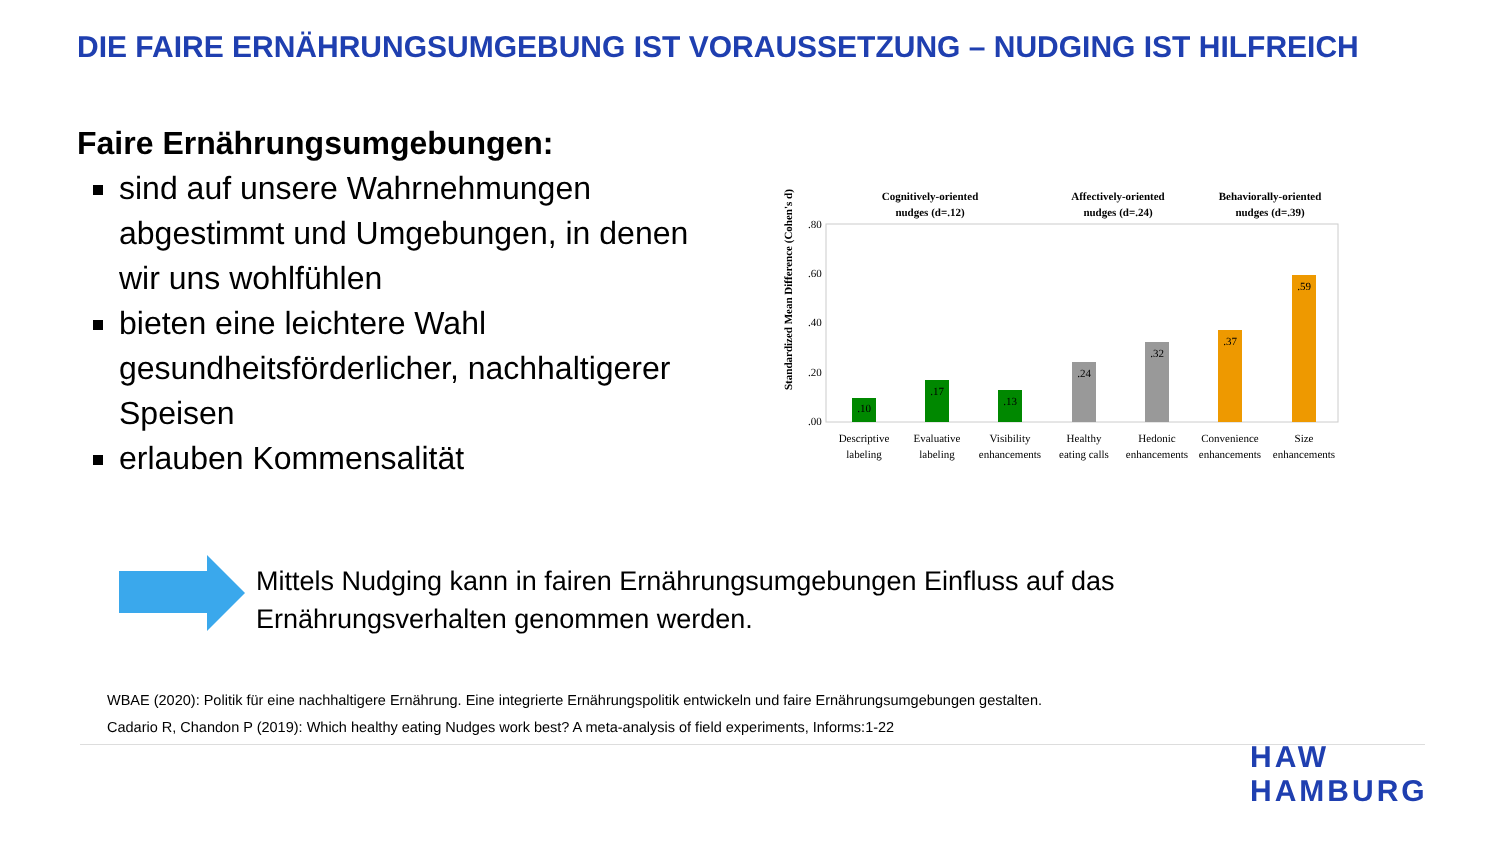DIE FAIRE ERNÄHRUNGSUMGEBUNG IST VORAUSSETZUNG – NUDGING IST HILFREICH
Faire Ernährungsumgebungen:
sind auf unsere Wahrnehmungen abgestimmt und Umgebungen, in denen wir uns wohlfühlen
bieten eine leichtere Wahl gesundheitsförderlicher, nachhaltigerer Speisen
erlauben Kommensalität
Cognitively-oriented
nudges (d=.12)
Affectively-oriented
nudges (d=.24)
Behaviorally-oriented
nudges (d=.39)
.80
.60
.40
.20
.00
.10
.17
.13
.24
.32
.37
.59
Descriptive
labeling
Evaluative
labeling
Visibility
enhancements
Healthy
eating calls
Hedonic
enhancements
Convenience
enhancements
Size
enhancements
Standardized Mean Difference (Cohen's d)
Mittels Nudging kann in fairen Ernährungsumgebungen Einfluss auf das Ernährungsverhalten genommen werden.
WBAE (2020): Politik für eine nachhaltigere Ernährung. Eine integrierte Ernährungspolitik entwickeln und faire Ernährungsumgebungen gestalten.
Cadario R, Chandon P (2019): Which healthy eating Nudges work best? A meta-analysis of field experiments, Informs:1-22
HAW
HAMBURG